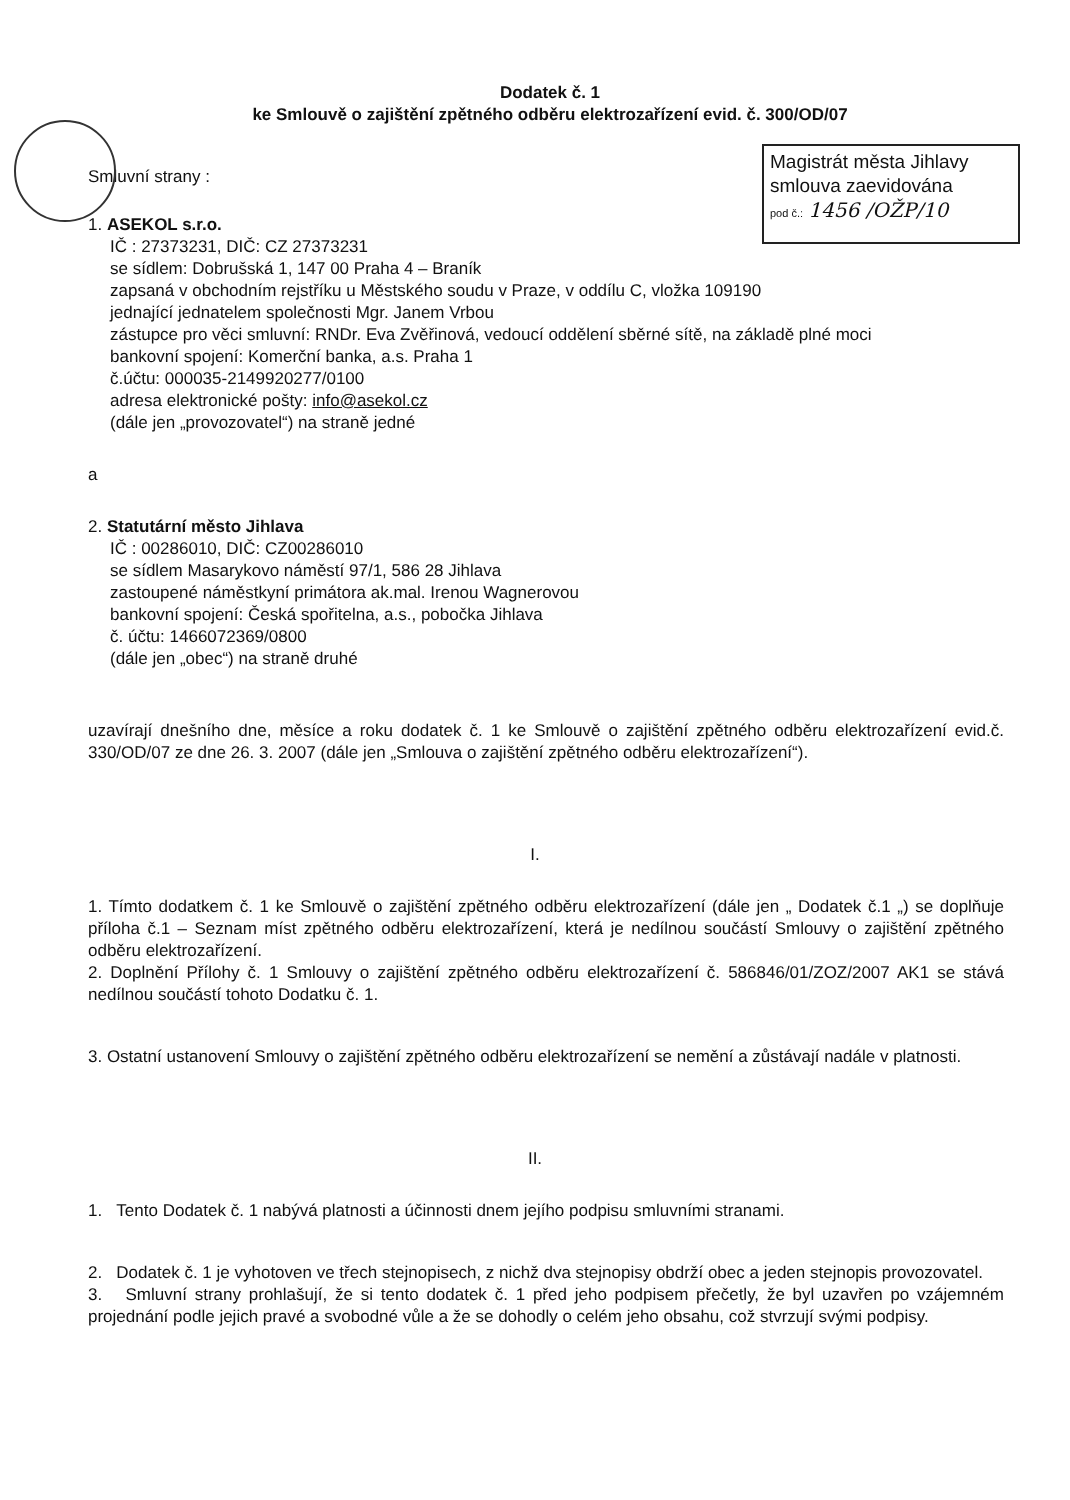Dodatek č. 1
ke Smlouvě o zajištění zpětného odběru elektrozařízení evid. č. 300/OD/07
Magistrát města Jihlavy
smlouva zaevidována
pod č.: 1456 /OŽP/10
Smluvní strany :
1. ASEKOL s.r.o.
IČ : 27373231, DIČ: CZ 27373231
se sídlem: Dobrušská 1, 147 00 Praha 4 – Braník
zapsaná v obchodním rejstříku u Městského soudu v Praze, v oddílu C, vložka 109190
jednající jednatelem společnosti Mgr. Janem Vrbou
zástupce pro věci smluvní: RNDr. Eva Zvěřinová, vedoucí oddělení sběrné sítě, na základě plné moci
bankovní spojení: Komerční banka, a.s. Praha 1
č.účtu: 000035-2149920277/0100
adresa elektronické pošty: info@asekol.cz
(dále jen „provozovatel“) na straně jedné
a
2. Statutární město Jihlava
IČ : 00286010, DIČ: CZ00286010
se sídlem Masarykovo náměstí 97/1, 586 28 Jihlava
zastoupené náměstkyní primátora ak.mal. Irenou Wagnerovou
bankovní spojení: Česká spořitelna, a.s., pobočka Jihlava
č. účtu: 1466072369/0800
(dále jen „obec“) na straně druhé
uzavírají dnešního dne, měsíce a roku dodatek č. 1 ke Smlouvě o zajištění zpětného odběru elektrozařízení evid.č. 330/OD/07 ze dne 26. 3. 2007 (dále jen „Smlouva o zajištění zpětného odběru elektrozařízení“).
I.
1. Tímto dodatkem č. 1 ke Smlouvě o zajištění zpětného odběru elektrozařízení (dále jen „ Dodatek č.1 „) se doplňuje příloha č.1 – Seznam míst zpětného odběru elektrozařízení, která je nedílnou součástí Smlouvy o zajištění zpětného odběru elektrozařízení.
2. Doplnění Přílohy č. 1 Smlouvy o zajištění zpětného odběru elektrozařízení č. 586846/01/ZOZ/2007 AK1 se stává nedílnou součástí tohoto Dodatku č. 1.
3. Ostatní ustanovení Smlouvy o zajištění zpětného odběru elektrozařízení se nemění a zůstávají nadále v platnosti.
II.
1. Tento Dodatek č. 1 nabývá platnosti a účinnosti dnem jejího podpisu smluvními stranami.
2. Dodatek č. 1 je vyhotoven ve třech stejnopisech, z nichž dva stejnopisy obdrží obec a jeden stejnopis provozovatel.
3. Smluvní strany prohlašují, že si tento dodatek č. 1 před jeho podpisem přečetly, že byl uzavřen po vzájemném projednání podle jejich pravé a svobodné vůle a že se dohodly o celém jeho obsahu, což stvrzují svými podpisy.